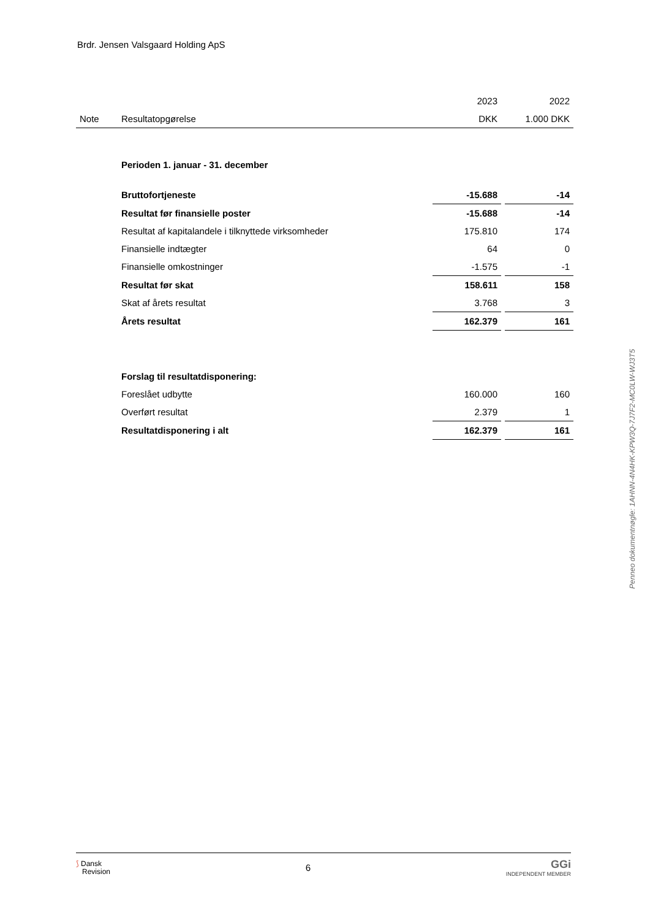Brdr. Jensen Valsgaard Holding ApS
| | | 2023 | | 2022 |
| Note | Resultatopgørelse | DKK | | 1.000 DKK |
| | Perioden 1. januar - 31. december | | | |
| | Bruttofortjeneste | -15.688 | | -14 |
| | Resultat før finansielle poster | -15.688 | | -14 |
| | Resultat af kapitalandele i tilknyttede virksomheder | 175.810 | | 174 |
| | Finansielle indtægter | 64 | | 0 |
| | Finansielle omkostninger | -1.575 | | -1 |
| | Resultat før skat | 158.611 | | 158 |
| | Skat af årets resultat | 3.768 | | 3 |
| | Årets resultat | 162.379 | | 161 |
| | Forslag til resultatdisponering: | | | |
| | Foreslået udbytte | 160.000 | | 160 |
| | Overført resultat | 2.379 | | 1 |
| | Resultatdisponering i alt | 162.379 | | 161 |
Penneo dokumentnøgle: 1AHNN-4N4HK-KPW3Q-7J7F2-MC0LW-WJ3T5
⟆ Dansk
Revision
6
GGi
INDEPENDENT MEMBER